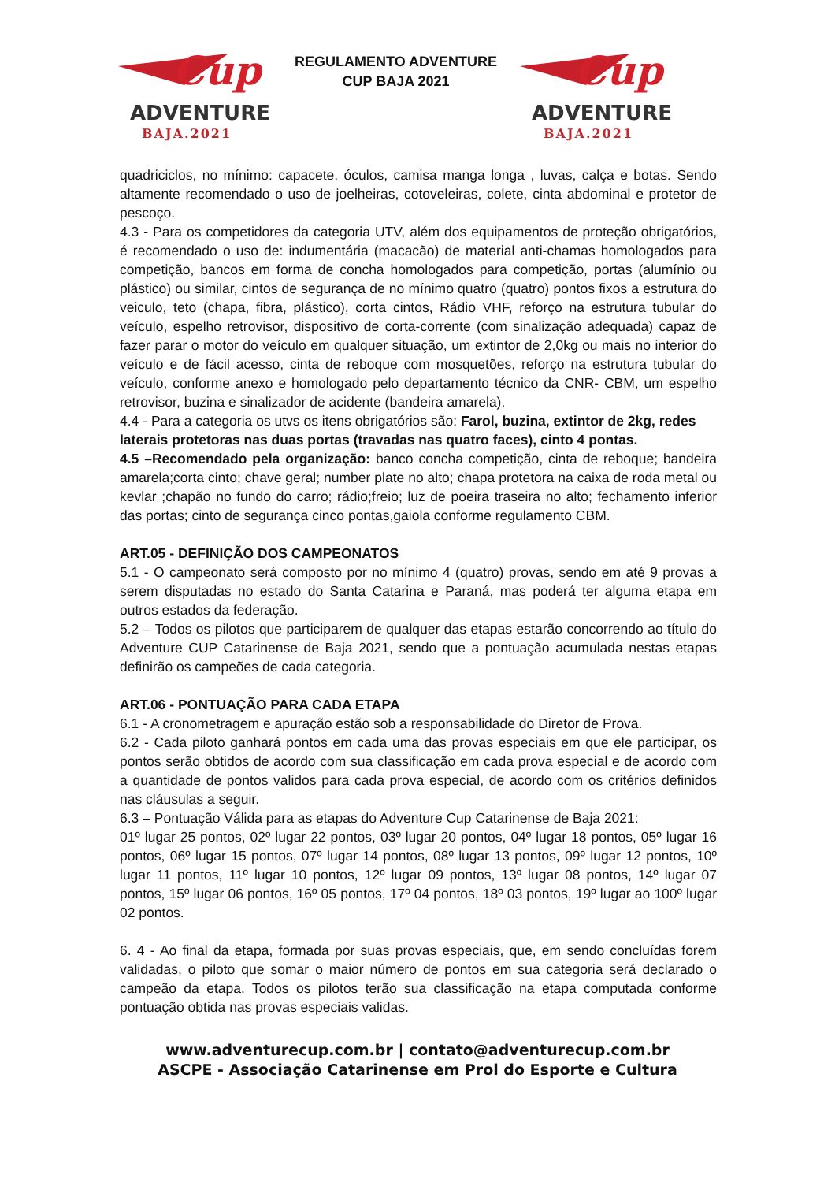Cup
ADVENTURE
BAJA.2021
REGULAMENTO ADVENTURE
CUP BAJA 2021
Cup
ADVENTURE
BAJA.2021
quadriciclos, no mínimo: capacete, óculos, camisa manga longa , luvas, calça e botas. Sendo altamente recomendado o uso de joelheiras, cotoveleiras, colete, cinta abdominal e protetor de pescoço.
4.3 - Para os competidores da categoria UTV, além dos equipamentos de proteção obrigatórios, é recomendado o uso de: indumentária (macacão) de material anti-chamas homologados para competição, bancos em forma de concha homologados para competição, portas (alumínio ou plástico) ou similar, cintos de segurança de no mínimo quatro (quatro) pontos fixos a estrutura do veiculo, teto (chapa, fibra, plástico), corta cintos, Rádio VHF, reforço na estrutura tubular do veículo, espelho retrovisor, dispositivo de corta-corrente (com sinalização adequada) capaz de fazer parar o motor do veículo em qualquer situação, um extintor de 2,0kg ou mais no interior do veículo e de fácil acesso, cinta de reboque com mosquetões, reforço na estrutura tubular do veículo, conforme anexo e homologado pelo departamento técnico da CNR- CBM, um espelho retrovisor, buzina e sinalizador de acidente (bandeira amarela).
4.4 - Para a categoria os utvs os itens obrigatórios são: Farol, buzina, extintor de 2kg, redes laterais protetoras nas duas portas (travadas nas quatro faces), cinto 4 pontas.
4.5 –Recomendado pela organização: banco concha competição, cinta de reboque; bandeira amarela;corta cinto; chave geral; number plate no alto; chapa protetora na caixa de roda metal ou kevlar ;chapão no fundo do carro; rádio;freio; luz de poeira traseira no alto; fechamento inferior das portas; cinto de segurança cinco pontas,gaiola conforme regulamento CBM.
ART.05 - DEFINIÇÃO DOS CAMPEONATOS
5.1 - O campeonato será composto por no mínimo 4 (quatro) provas, sendo em até 9 provas a serem disputadas no estado do Santa Catarina e Paraná, mas poderá ter alguma etapa em outros estados da federação.
5.2 – Todos os pilotos que participarem de qualquer das etapas estarão concorrendo ao título do Adventure CUP Catarinense de Baja 2021, sendo que a pontuação acumulada nestas etapas definirão os campeões de cada categoria.
ART.06 - PONTUAÇÃO PARA CADA ETAPA
6.1 - A cronometragem e apuração estão sob a responsabilidade do Diretor de Prova.
6.2 - Cada piloto ganhará pontos em cada uma das provas especiais em que ele participar, os pontos serão obtidos de acordo com sua classificação em cada prova especial e de acordo com a quantidade de pontos validos para cada prova especial, de acordo com os critérios definidos nas cláusulas a seguir.
6.3 – Pontuação Válida para as etapas do Adventure Cup Catarinense de Baja 2021:
01º lugar 25 pontos, 02º lugar 22 pontos, 03º lugar 20 pontos, 04º lugar 18 pontos, 05º lugar 16 pontos, 06º lugar 15 pontos, 07º lugar 14 pontos, 08º lugar 13 pontos, 09º lugar 12 pontos, 10º lugar 11 pontos, 11º lugar 10 pontos, 12º lugar 09 pontos, 13º lugar 08 pontos, 14º lugar 07 pontos, 15º lugar 06 pontos, 16º 05 pontos, 17º 04 pontos, 18º 03 pontos, 19º lugar ao 100º lugar 02 pontos.
6. 4 - Ao final da etapa, formada por suas provas especiais, que, em sendo concluídas forem validadas, o piloto que somar o maior número de pontos em sua categoria será declarado o campeão da etapa. Todos os pilotos terão sua classificação na etapa computada conforme pontuação obtida nas provas especiais validas.
www.adventurecup.com.br | contato@adventurecup.com.br
ASCPE - Associação Catarinense em Prol do Esporte e Cultura